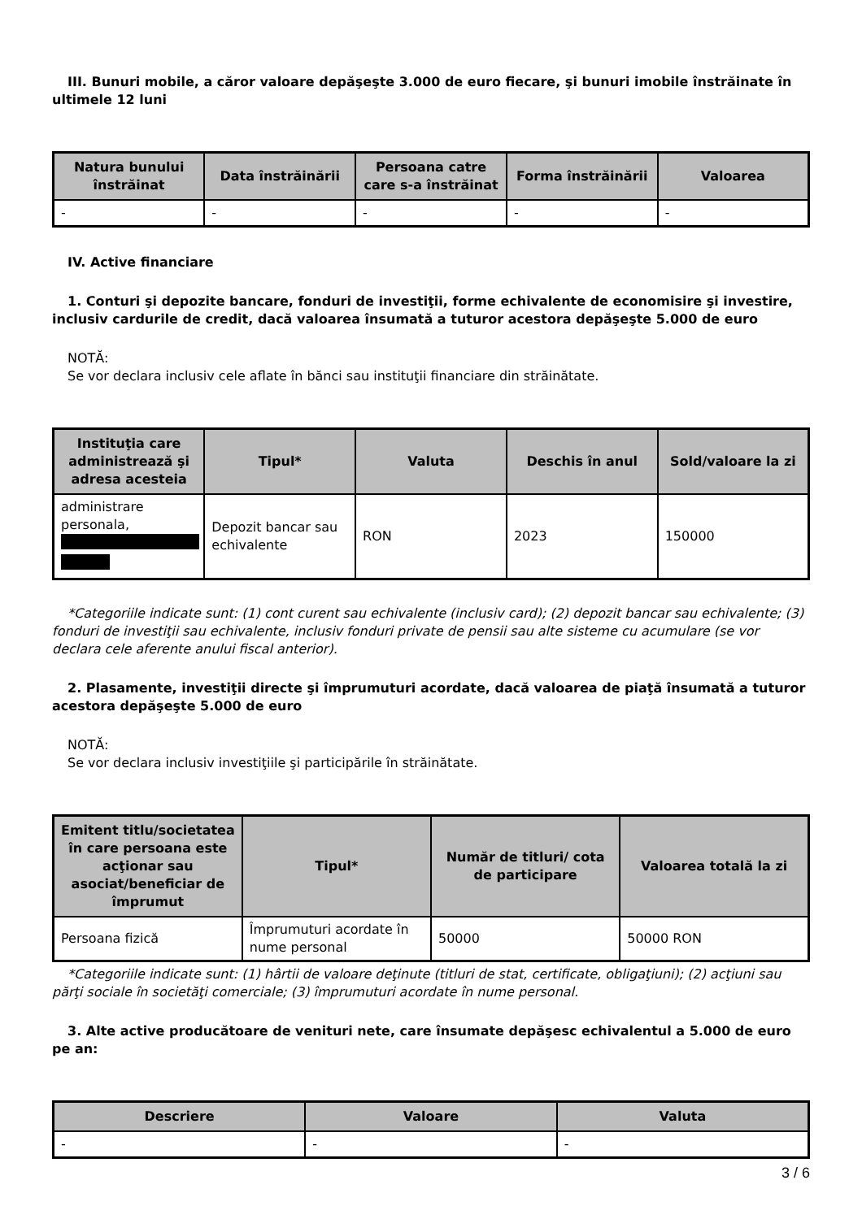III. Bunuri mobile, a căror valoare depăşeşte 3.000 de euro fiecare, şi bunuri imobile înstrăinate în ultimele 12 luni
| Natura bunului înstrăinat | Data înstrăinării | Persoana catre care s-a înstrăinat | Forma înstrăinării | Valoarea |
| --- | --- | --- | --- | --- |
| - | - | - | - | - |
IV. Active financiare
1. Conturi şi depozite bancare, fonduri de investiţii, forme echivalente de economisire şi investire, inclusiv cardurile de credit, dacă valoarea însumată a tuturor acestora depăşeşte 5.000 de euro
NOTĂ:
Se vor declara inclusiv cele aflate în bănci sau instituţii financiare din străinătate.
| Instituţia care administrează şi adresa acesteia | Tipul* | Valuta | Deschis în anul | Sold/valoare la zi |
| --- | --- | --- | --- | --- |
| administrare personala, | Depozit bancar sau echivalente | RON | 2023 | 150000 |
*Categoriile indicate sunt: (1) cont curent sau echivalente (inclusiv card); (2) depozit bancar sau echivalente; (3) fonduri de investiţii sau echivalente, inclusiv fonduri private de pensii sau alte sisteme cu acumulare (se vor declara cele aferente anului fiscal anterior).
2. Plasamente, investiţii directe şi împrumuturi acordate, dacă valoarea de piaţă însumată a tuturor acestora depăşeşte 5.000 de euro
NOTĂ:
Se vor declara inclusiv investiţiile şi participările în străinătate.
| Emitent titlu/societatea în care persoana este acţionar sau asociat/beneficiar de împrumut | Tipul* | Număr de titluri/ cota de participare | Valoarea totală la zi |
| --- | --- | --- | --- |
| Persoana fizică | Împrumuturi acordate în nume personal | 50000 | 50000 RON |
*Categoriile indicate sunt: (1) hârtii de valoare deţinute (titluri de stat, certificate, obligaţiuni); (2) acţiuni sau părţi sociale în societăţi comerciale; (3) împrumuturi acordate în nume personal.
3. Alte active producătoare de venituri nete, care însumate depăşesc echivalentul a 5.000 de euro pe an:
| Descriere | Valoare | Valuta |
| --- | --- | --- |
| - | - | - |
3 / 6